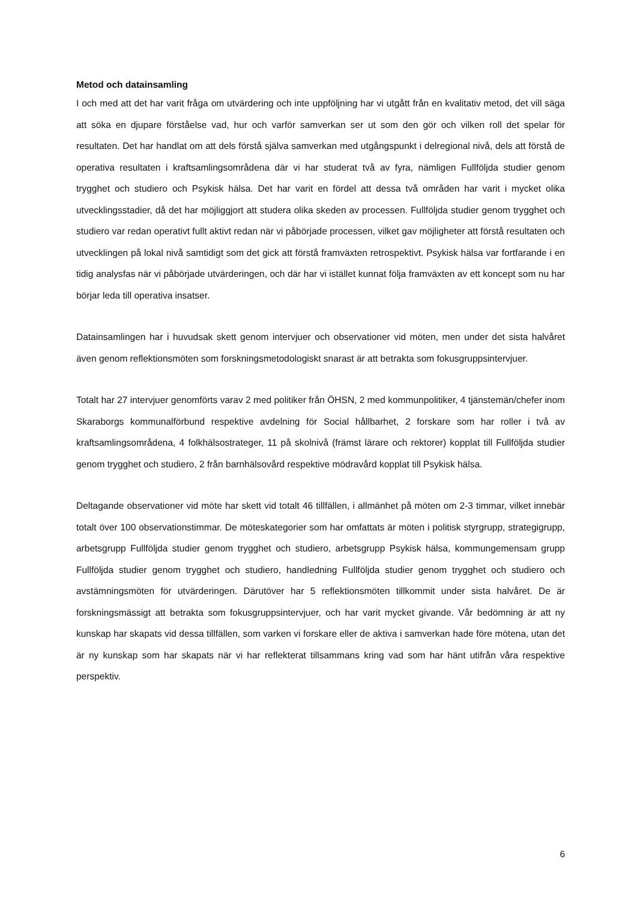Metod och datainsamling
I och med att det har varit fråga om utvärdering och inte uppföljning har vi utgått från en kvalitativ metod, det vill säga att söka en djupare förståelse vad, hur och varför samverkan ser ut som den gör och vilken roll det spelar för resultaten. Det har handlat om att dels förstå själva samverkan med utgångspunkt i delregional nivå, dels att förstå de operativa resultaten i kraftsamlingsområdena där vi har studerat två av fyra, nämligen Fullföljda studier genom trygghet och studiero och Psykisk hälsa. Det har varit en fördel att dessa två områden har varit i mycket olika utvecklingsstadier, då det har möjliggjort att studera olika skeden av processen. Fullföljda studier genom trygghet och studiero var redan operativt fullt aktivt redan när vi påbörjade processen, vilket gav möjligheter att förstå resultaten och utvecklingen på lokal nivå samtidigt som det gick att förstå framväxten retrospektivt. Psykisk hälsa var fortfarande i en tidig analysfas när vi påbörjade utvärderingen, och där har vi istället kunnat följa framväxten av ett koncept som nu har börjar leda till operativa insatser.
Datainsamlingen har i huvudsak skett genom intervjuer och observationer vid möten, men under det sista halvåret även genom reflektionsmöten som forskningsmetodologiskt snarast är att betrakta som fokusgruppsintervjuer.
Totalt har 27 intervjuer genomförts varav 2 med politiker från ÖHSN, 2 med kommunpolitiker, 4 tjänstemän/chefer inom Skaraborgs kommunalförbund respektive avdelning för Social hållbarhet, 2 forskare som har roller i två av kraftsamlingsområdena, 4 folkhälsostrateger, 11 på skolnivå (främst lärare och rektorer) kopplat till Fullföljda studier genom trygghet och studiero, 2 från barnhälsovård respektive mödravård kopplat till Psykisk hälsa.
Deltagande observationer vid möte har skett vid totalt 46 tillfällen, i allmänhet på möten om 2-3 timmar, vilket innebär totalt över 100 observationstimmar. De möteskategorier som har omfattats är möten i politisk styrgrupp, strategigrupp, arbetsgrupp Fullföljda studier genom trygghet och studiero, arbetsgrupp Psykisk hälsa, kommungemensam grupp Fullföljda studier genom trygghet och studiero, handledning Fullföljda studier genom trygghet och studiero och avstämningsmöten för utvärderingen. Därutöver har 5 reflektionsmöten tillkommit under sista halvåret. De är forskningsmässigt att betrakta som fokusgruppsintervjuer, och har varit mycket givande. Vår bedömning är att ny kunskap har skapats vid dessa tillfällen, som varken vi forskare eller de aktiva i samverkan hade före mötena, utan det är ny kunskap som har skapats när vi har reflekterat tillsammans kring vad som har hänt utifrån våra respektive perspektiv.
6